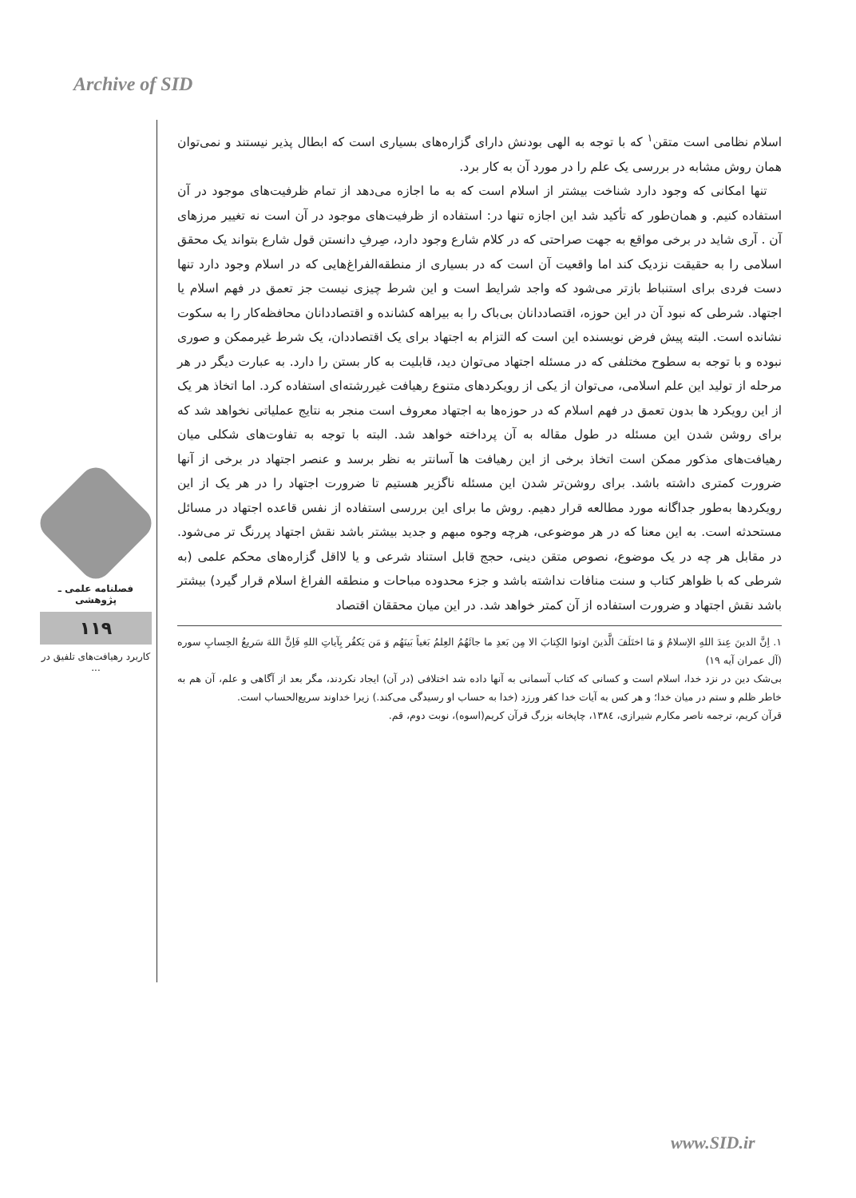Archive of SID
فصلنامه علمی ـ پژوهشی
۱۱۹
کاربرد رهیافت‌های تلفیق در ...
اسلام نظامی است متقن<sup>۱</sup> که با توجه به الهی بودنش دارای گزاره‌های بسیاری است که ابطال پذیر نیستند و نمی‌توان همان روش مشابه در بررسی یک علم را در مورد آن به کار برد.
تنها امکانی که وجود دارد شناخت بیشتر از اسلام است که به ما اجازه می‌دهد از تمام ظرفیت‌های موجود در آن استفاده کنیم. و همان‌طور که تأکید شد این اجازه تنها در: استفاده از ظرفیت‌های موجود در آن است نه تغییر مرزهای آن . آری شاید در برخی مواقع به جهت صراحتی که در کلام شارع وجود دارد، صِرفِ دانستن قول شارع بتواند یک محقق اسلامی را به حقیقت نزدیک کند اما واقعیت آن است که در بسیاری از منطقه‌الفراغ‌هایی که در اسلام وجود دارد تنها دست فردی برای استنباط بازتر می‌شود که واجد شرایط است و این شرط چیزی نیست جز تعمق در فهم اسلام یا اجتهاد. شرطی که نبود آن در این حوزه، اقتصاددانان بی‌باک را به بیراهه کشانده و اقتصاددانان محافظه‌کار را به سکوت نشانده است. البته پیش فرض نویسنده این است که التزام به اجتهاد برای یک اقتصاددان، یک شرط غیرممکن و صوری نبوده و با توجه به سطوح مختلفی که در مسئله اجتهاد می‌توان دید، قابلیت به کار بستن را دارد. به عبارت دیگر در هر مرحله از تولید این علم اسلامی، می‌توان از یکی از رویکردهای متنوع رهیافت غیررشته‌ای استفاده کرد. اما اتخاذ هر یک از این رویکرد ها بدون تعمق در فهم اسلام که در حوزه‌ها به اجتهاد معروف است منجر به نتایج عملیاتی نخواهد شد که برای روشن شدن این مسئله در طول مقاله به آن پرداخته خواهد شد. البته با توجه به تفاوت‌های شکلی میان رهیافت‌های مذکور ممکن است اتخاذ برخی از این رهیافت ها آسانتر به نظر برسد و عنصر اجتهاد در برخی از آنها ضرورت کمتری داشته باشد. برای روشن‌تر شدن این مسئله ناگزیر هستیم تا ضرورت اجتهاد را در هر یک از این رویکردها به‌طور جداگانه مورد مطالعه قرار دهیم. روش ما برای این بررسی استفاده از نفس قاعده اجتهاد در مسائل مستحدثه است. به این معنا که در هر موضوعی، هرچه وجوه مبهم و جدید بیشتر باشد نقش اجتهاد پررنگ تر می‌شود. در مقابل هر چه در یک موضوع، نصوص متقن دینی، حجج قابل استناد شرعی و یا لااقل گزاره‌های محکم علمی (به شرطی که با ظواهر کتاب و سنت منافات نداشته باشد و جزء محدوده مباحات و منطقه الفراغ اسلام قرار گیرد) بیشتر باشد نقش اجتهاد و ضرورت استفاده از آن کمتر خواهد شد. در این میان محققان اقتصاد
۱. اِنَّ الدینَ عِندَ اللهِ الاِسلامُ وَ مَا اختَلَفَ الَّذینَ اوتوا الکِتابَ الا مِن بَعدِ ما جائَهُمُ العِلمُ بَغیاً بَینَهُم وَ مَن یَکفُر بِآیاتِ اللهِ فَاِنَّ اللهَ سَریعُ الحِسابِ سوره (آل عمران آیه ۱۹)
بی‌شک دین در نزد خدا، اسلام است و کسانی که کتاب آسمانی به آنها داده شد اختلافی (در آن) ایجاد نکردند، مگر بعد از آگاهی و علم، آن هم به خاطر ظلم و ستم در میان خدا؛ و هر کس به آیات خدا کفر ورزد (خدا به حساب او رسیدگی می‌کند.) زیرا خداوند سریع‌الحساب است.
قرآن کریم، ترجمه ناصر مکارم شیرازی، ۱۳۸٤، چاپخانه بزرگ قرآن کریم(اسوه)، نوبت دوم، قم.
www.SID.ir